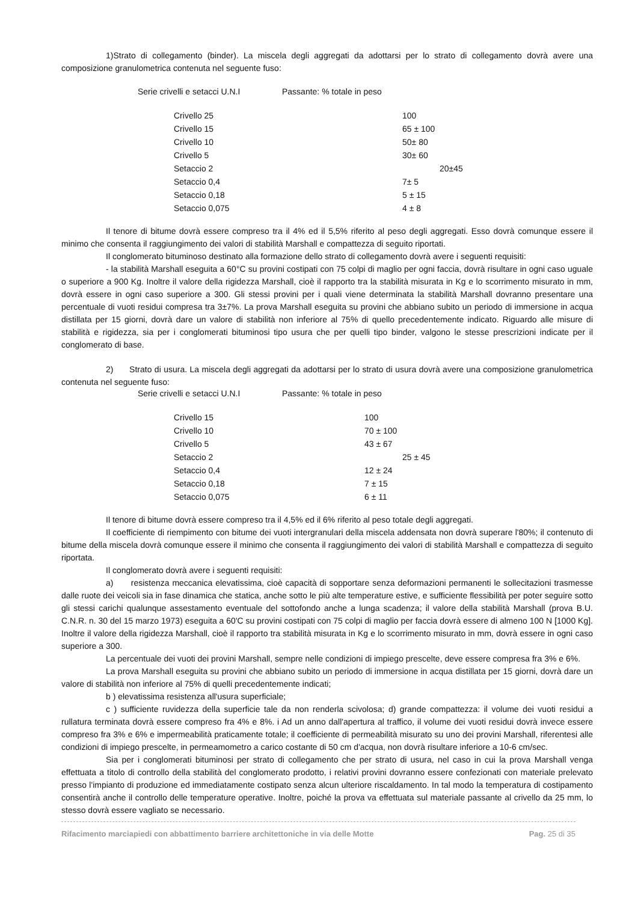1)Strato di collegamento (binder). La miscela degli aggregati da adottarsi per lo strato di collegamento dovrà avere una composizione granulometrica contenuta nel seguente fuso:
| Serie crivelli e setacci U.N.I | Passante: % totale in peso |
| Crivello 25 | 100 |
| Crivello 15 | 65 ± 100 |
| Crivello 10 | 50± 80 |
| Crivello 5 | 30± 60 |
| Setaccio 2 | 20±45 |
| Setaccio 0,4 | 7± 5 |
| Setaccio 0,18 | 5 ± 15 |
| Setaccio 0,075 | 4 ± 8 |
Il tenore di bitume dovrà essere compreso tra il 4% ed il 5,5% riferito al peso degli aggregati. Esso dovrà comunque essere il minimo che consenta il raggiungimento dei valori di stabilità Marshall e compattezza di seguito riportati.
Il conglomerato bituminoso destinato alla formazione dello strato di collegamento dovrà avere i seguenti requisiti:
- la stabilità Marshall eseguita a 60°C su provini costipati con 75 colpi di maglio per ogni faccia, dovrà risultare in ogni caso uguale o superiore a 900 Kg. Inoltre il valore della rigidezza Marshall, cioè il rapporto tra la stabilità misurata in Kg e lo scorrimento misurato in mm, dovrà essere in ogni caso superiore a 300. Gli stessi provini per i quali viene determinata la stabilità Marshall dovranno presentare una percentuale di vuoti residui compresa tra 3±7%. La prova Marshall eseguita su provini che abbiano subito un periodo di immersione in acqua distillata per 15 giorni, dovrà dare un valore di stabilità non inferiore al 75% di quello precedentemente indicato. Riguardo alle misure di stabilità e rigidezza, sia per i conglomerati bituminosi tipo usura che per quelli tipo binder, valgono le stesse prescrizioni indicate per il conglomerato di base.
2) Strato di usura. La miscela degli aggregati da adottarsi per lo strato di usura dovrà avere una composizione granulometrica contenuta nel seguente fuso:
| Serie crivelli e setacci U.N.I | Passante: % totale in peso |
| Crivello 15 | 100 |
| Crivello 10 | 70 ± 100 |
| Crivello 5 | 43 ± 67 |
| Setaccio 2 | 25 ± 45 |
| Setaccio 0,4 | 12 ± 24 |
| Setaccio 0,18 | 7 ± 15 |
| Setaccio 0,075 | 6 ± 11 |
Il tenore di bitume dovrà essere compreso tra il 4,5% ed il 6% riferito al peso totale degli aggregati.
Il coefficiente di riempimento con bitume dei vuoti intergranulari della miscela addensata non dovrà superare l'80%; il contenuto di bitume della miscela dovrà comunque essere il minimo che consenta il raggiungimento dei valori di stabilità Marshall e compattezza di seguito riportata.
Il conglomerato dovrà avere i seguenti requisiti:
a) resistenza meccanica elevatissima, cioè capacità di sopportare senza deformazioni permanenti le sollecitazioni trasmesse dalle ruote dei veicoli sia in fase dinamica che statica, anche sotto le più alte temperature estive, e sufficiente flessibilità per poter seguire sotto gli stessi carichi qualunque assestamento eventuale del sottofondo anche a lunga scadenza; il valore della stabilità Marshall (prova B.U. C.N.R. n. 30 del 15 marzo 1973) eseguita a 60'C su provini costipati con 75 colpi di maglio per faccia dovrà essere di almeno 100 N [1000 Kg]. Inoltre il valore della rigidezza Marshall, cioè il rapporto tra stabilità misurata in Kg e lo scorrimento misurato in mm, dovrà essere in ogni caso superiore a 300.
La percentuale dei vuoti dei provini Marshall, sempre nelle condizioni di impiego prescelte, deve essere compresa fra 3% e 6%.
La prova Marshall eseguita su provini che abbiano subito un periodo di immersione in acqua distillata per 15 giorni, dovrà dare un valore di stabilità non inferiore al 75% di quelli precedentemente indicati;
b ) elevatissima resistenza all'usura superficiale;
c ) sufficiente ruvidezza della superficie tale da non renderla scivolosa; d) grande compattezza: il volume dei vuoti residui a rullatura terminata dovrà essere compreso fra 4% e 8%. i Ad un anno dall'apertura al traffico, il volume dei vuoti residui dovrà invece essere compreso fra 3% e 6% e impermeabilità praticamente totale; il coefficiente di permeabilità misurato su uno dei provini Marshall, riferentesi alle condizioni di impiego prescelte, in permeamometro a carico costante di 50 cm d'acqua, non dovrà risultare inferiore a 10-6 cm/sec.
Sia per i conglomerati bituminosi per strato di collegamento che per strato di usura, nel caso in cui la prova Marshall venga effettuata a titolo di controllo della stabilità del conglomerato prodotto, i relativi provini dovranno essere confezionati con materiale prelevato presso l'impianto di produzione ed immediatamente costipato senza alcun ulteriore riscaldamento. In tal modo la temperatura di costipamento consentirà anche il controllo delle temperature operative. Inoltre, poiché la prova va effettuata sul materiale passante al crivello da 25 mm, lo stesso dovrà essere vagliato se necessario.
Rifacimento marciapiedi con abbattimento barriere architettoniche in via delle Motte Pag. 25 di 35